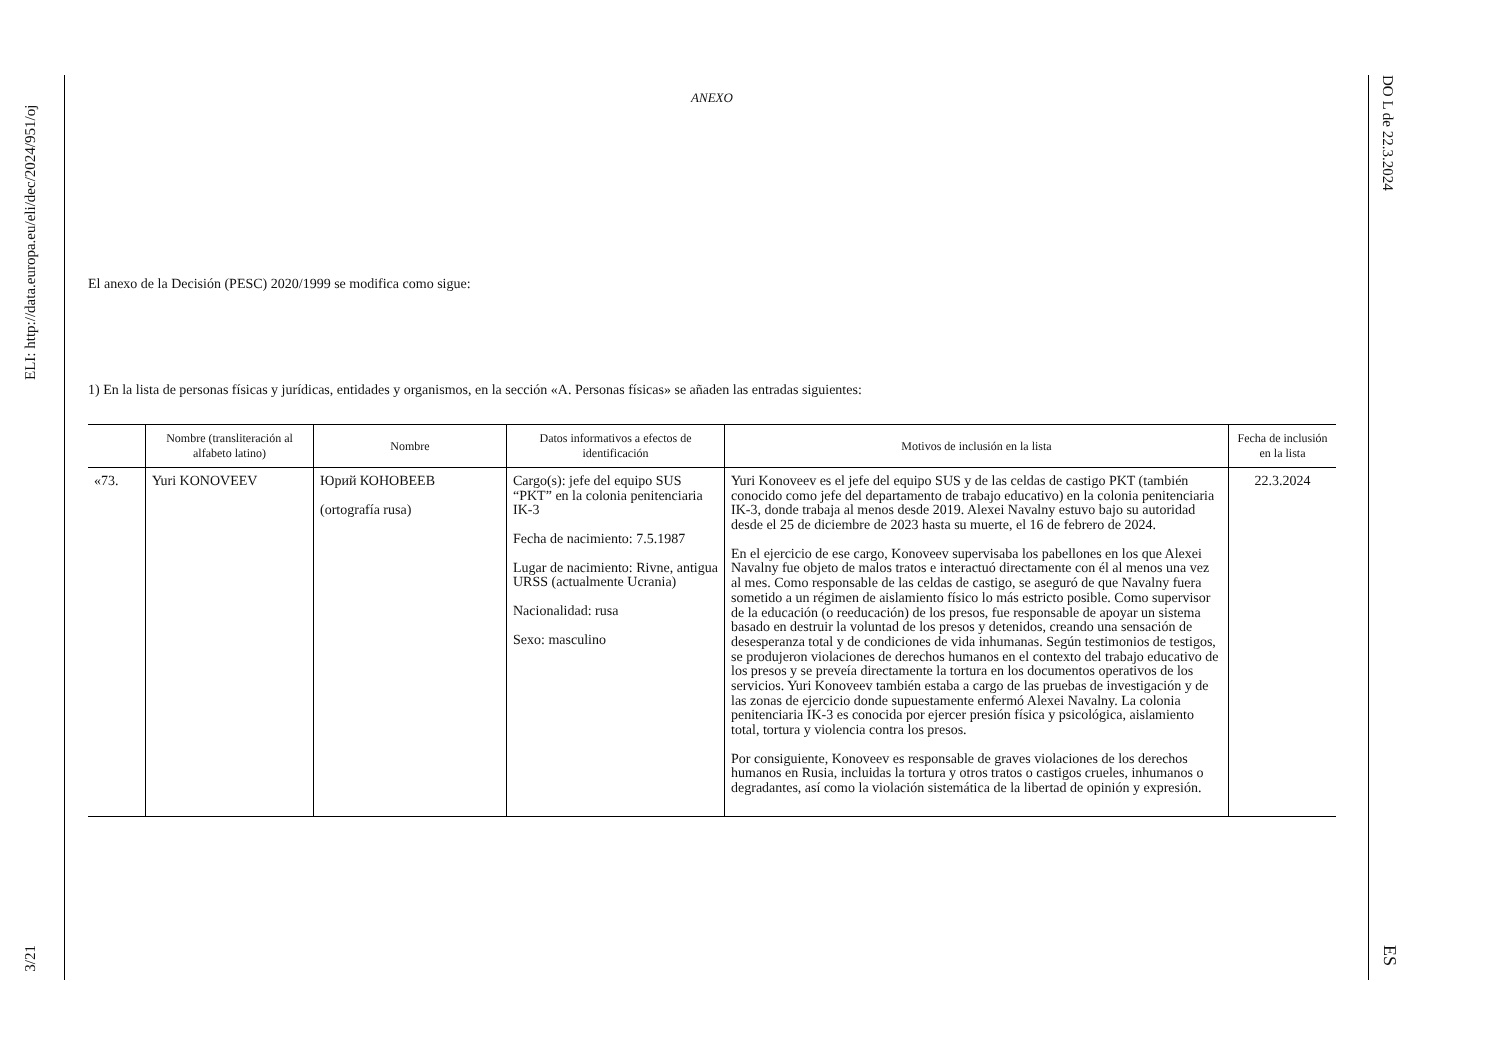ELI: http://data.europa.eu/eli/dec/2024/951/oj
3/21
DO L de 22.3.2024
ES
ANEXO
El anexo de la Decisión (PESC) 2020/1999 se modifica como sigue:
1) En la lista de personas físicas y jurídicas, entidades y organismos, en la sección «A. Personas físicas» se añaden las entradas siguientes:
| | Nombre (transliteración al alfabeto latino) | Nombre | Datos informativos a efectos de identificación | Motivos de inclusión en la lista | Fecha de inclusión en la lista |
| --- | --- | --- | --- | --- | --- |
| «73. | Yuri KONOVEEV | Юрий КОНОВЕЕВ (ortografía rusa) | Cargo(s): jefe del equipo SUS “PKT” en la colonia penitenciaria IK-3 Fecha de nacimiento: 7.5.1987 Lugar de nacimiento: Rivne, antigua URSS (actualmente Ucrania) Nacionalidad: rusa Sexo: masculino | Yuri Konoveev es el jefe del equipo SUS y de las celdas de castigo PKT (también conocido como jefe del departamento de trabajo educativo) en la colonia penitenciaria IK-3, donde trabaja al menos desde 2019. Alexei Navalny estuvo bajo su autoridad desde el 25 de diciembre de 2023 hasta su muerte, el 16 de febrero de 2024. En el ejercicio de ese cargo, Konoveev supervisaba los pabellones en los que Alexei Navalny fue objeto de malos tratos e interactuó directamente con él al menos una vez al mes. Como responsable de las celdas de castigo, se aseguró de que Navalny fuera sometido a un régimen de aislamiento físico lo más estricto posible. Como supervisor de la educación (o reeducación) de los presos, fue responsable de apoyar un sistema basado en destruir la voluntad de los presos y detenidos, creando una sensación de desesperanza total y de condiciones de vida inhumanas. Según testimonios de testigos, se produjeron violaciones de derechos humanos en el contexto del trabajo educativo de los presos y se preveía directamente la tortura en los documentos operativos de los servicios. Yuri Konoveev también estaba a cargo de las pruebas de investigación y de las zonas de ejercicio donde supuestamente enfermó Alexei Navalny. La colonia penitenciaria IK-3 es conocida por ejercer presión física y psicológica, aislamiento total, tortura y violencia contra los presos. Por consiguiente, Konoveev es responsable de graves violaciones de los derechos humanos en Rusia, incluidas la tortura y otros tratos o castigos crueles, inhumanos o degradantes, así como la violación sistemática de la libertad de opinión y expresión. | 22.3.2024 |